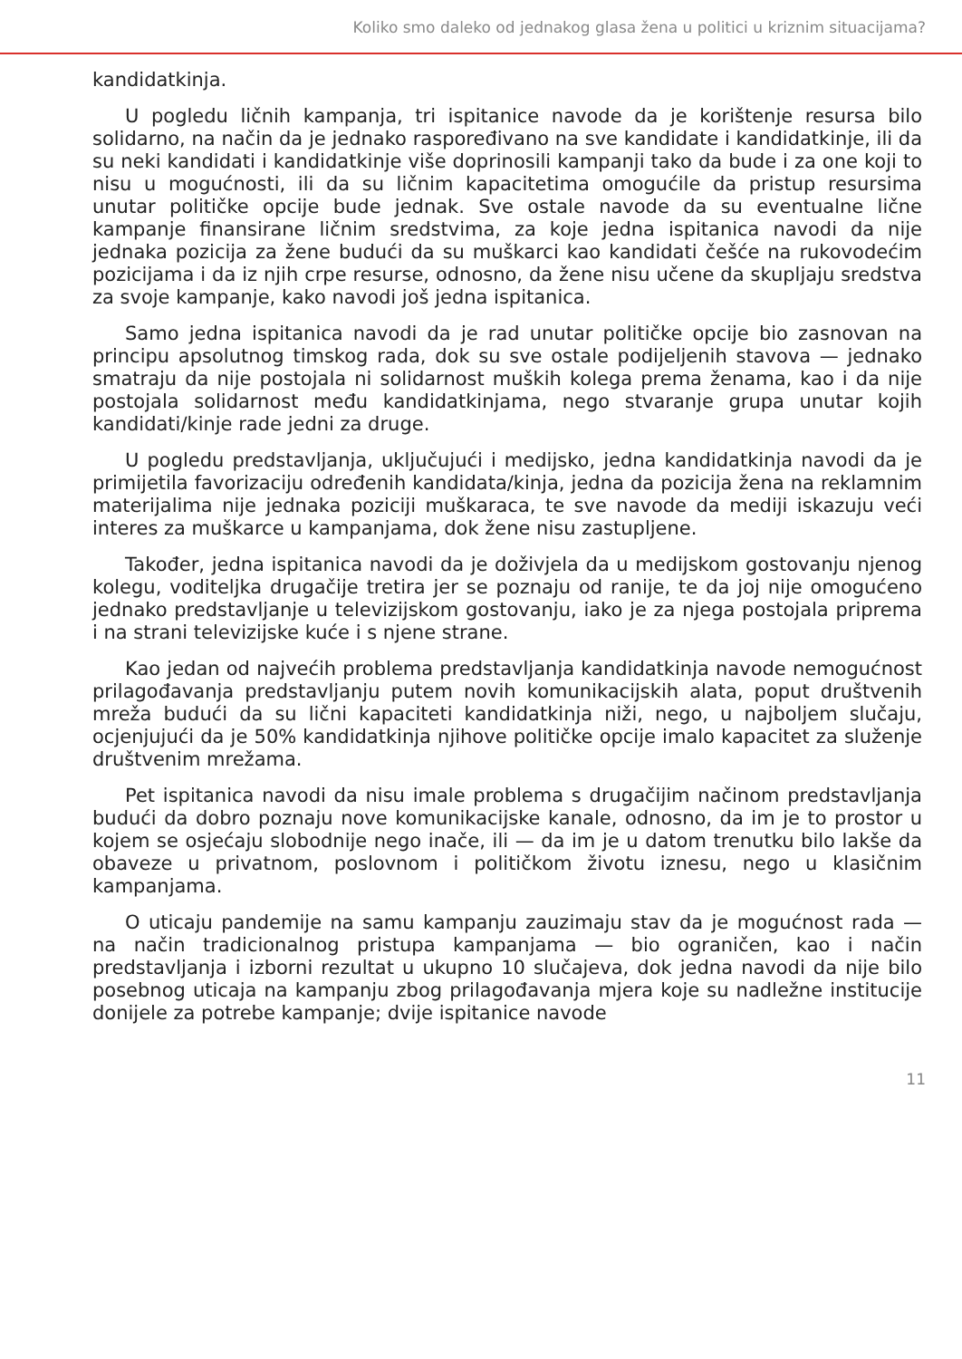Koliko smo daleko od jednakog glasa žena u politici u kriznim situacijama?
kandidatkinja.
U pogledu ličnih kampanja, tri ispitanice navode da je korištenje resursa bilo solidarno, na način da je jednako raspoređivano na sve kandidate i kandidatkinje, ili da su neki kandidati i kandidatkinje više doprinosili kampanji tako da bude i za one koji to nisu u mogućnosti, ili da su ličnim kapacitetima omogućile da pristup resursima unutar političke opcije bude jednak. Sve ostale navode da su eventualne lične kampanje finansirane ličnim sredstvima, za koje jedna ispitanica navodi da nije jednaka pozicija za žene budući da su muškarci kao kandidati češće na rukovodećim pozicijama i da iz njih crpe resurse, odnosno, da žene nisu učene da skupljaju sredstva za svoje kampanje, kako navodi još jedna ispitanica.
Samo jedna ispitanica navodi da je rad unutar političke opcije bio zasnovan na principu apsolutnog timskog rada, dok su sve ostale podijeljenih stavova — jednako smatraju da nije postojala ni solidarnost muških kolega prema ženama, kao i da nije postojala solidarnost među kandidatkinjama, nego stvaranje grupa unutar kojih kandidati/kinje rade jedni za druge.
U pogledu predstavljanja, uključujući i medijsko, jedna kandidatkinja navodi da je primijetila favorizaciju određenih kandidata/kinja, jedna da pozicija žena na reklamnim materijalima nije jednaka poziciji muškaraca, te sve navode da mediji iskazuju veći interes za muškarce u kampanjama, dok žene nisu zastupljene.
Također, jedna ispitanica navodi da je doživjela da u medijskom gostovanju njenog kolegu, voditeljka drugačije tretira jer se poznaju od ranije, te da joj nije omogućeno jednako predstavljanje u televizijskom gostovanju, iako je za njega postojala priprema i na strani televizijske kuće i s njene strane.
Kao jedan od najvećih problema predstavljanja kandidatkinja navode nemogućnost prilagođavanja predstavljanju putem novih komunikacijskih alata, poput društvenih mreža budući da su lični kapaciteti kandidatkinja niži, nego, u najboljem slučaju, ocjenjujući da je 50% kandidatkinja njihove političke opcije imalo kapacitet za služenje društvenim mrežama.
Pet ispitanica navodi da nisu imale problema s drugačijim načinom predstavljanja budući da dobro poznaju nove komunikacijske kanale, odnosno, da im je to prostor u kojem se osjećaju slobodnije nego inače, ili — da im je u datom trenutku bilo lakše da obaveze u privatnom, poslovnom i političkom životu iznesu, nego u klasičnim kampanjama.
O uticaju pandemije na samu kampanju zauzimaju stav da je mogućnost rada — na način tradicionalnog pristupa kampanjama — bio ograničen, kao i način predstavljanja i izborni rezultat u ukupno 10 slučajeva, dok jedna navodi da nije bilo posebnog uticaja na kampanju zbog prilagođavanja mjera koje su nadležne institucije donijele za potrebe kampanje; dvije ispitanice navode
11